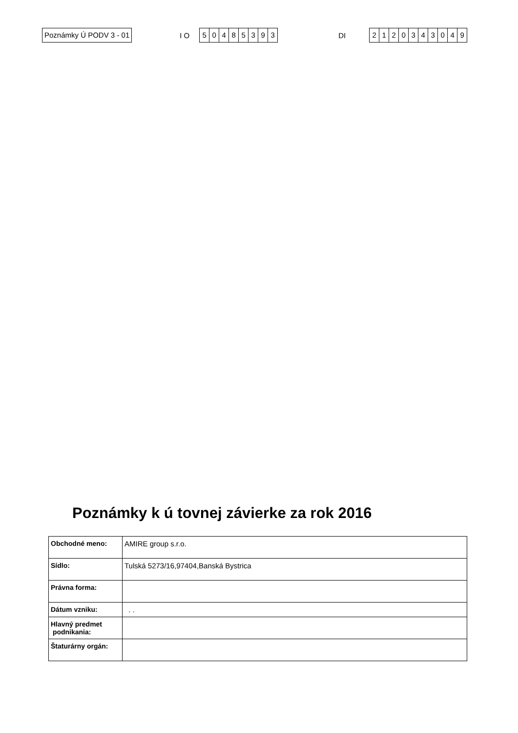Poznámky Ú PODV 3 - 01
I O
50485393
DI
2120343049
Poznámky k ú tovnej závierke za rok 2016
| Obchodné meno: | AMIRE group s.r.o. |
| Sídlo: | Tulská 5273/16,97404,Banská Bystrica |
| Právna forma: | |
| Dátum vzniku: | . . |
| Hlavný predmet podnikania: | |
| Štaturárny orgán: | |